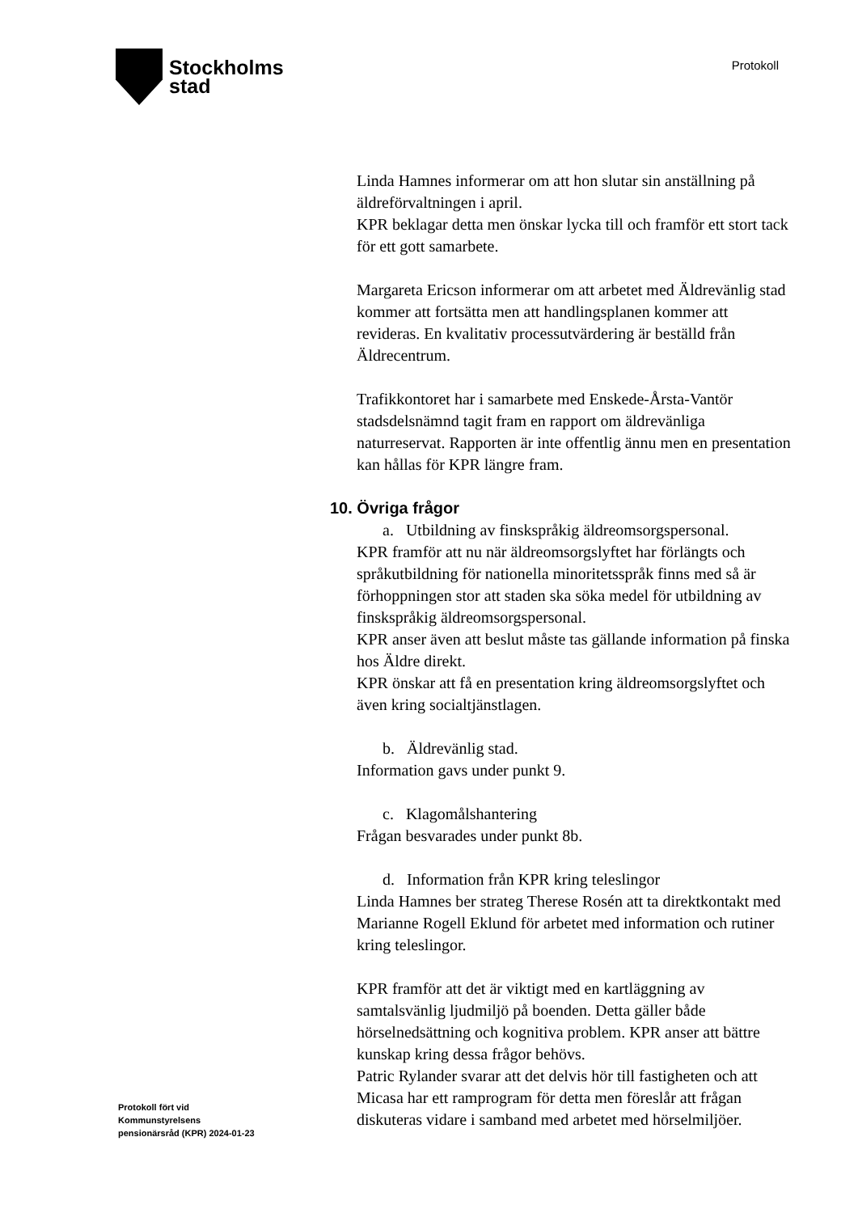Stockholms
stad
Protokoll
Linda Hamnes informerar om att hon slutar sin anställning på äldreförvaltningen i april.
KPR beklagar detta men önskar lycka till och framför ett stort tack för ett gott samarbete.
Margareta Ericson informerar om att arbetet med Äldrevänlig stad kommer att fortsätta men att handlingsplanen kommer att revideras. En kvalitativ processutvärdering är beställd från Äldrecentrum.
Trafikkontoret har i samarbete med Enskede-Årsta-Vantör stadsdelsnämnd tagit fram en rapport om äldrevänliga naturreservat. Rapporten är inte offentlig ännu men en presentation kan hållas för KPR längre fram.
10. Övriga frågor
a. Utbildning av finskspråkig äldreomsorgspersonal.
KPR framför att nu när äldreomsorgslyftet har förlängts och språkutbildning för nationella minoritetsspråk finns med så är förhoppningen stor att staden ska söka medel för utbildning av finskspråkig äldreomsorgspersonal.
KPR anser även att beslut måste tas gällande information på finska hos Äldre direkt.
KPR önskar att få en presentation kring äldreomsorgslyftet och även kring socialtjänstlagen.
b. Äldrevänlig stad.
Information gavs under punkt 9.
c. Klagomålshantering
Frågan besvarades under punkt 8b.
d. Information från KPR kring teleslingor
Linda Hamnes ber strateg Therese Rosén att ta direktkontakt med Marianne Rogell Eklund för arbetet med information och rutiner kring teleslingor.
KPR framför att det är viktigt med en kartläggning av samtalsvänlig ljudmiljö på boenden. Detta gäller både hörselnedsättning och kognitiva problem. KPR anser att bättre kunskap kring dessa frågor behövs.
Patric Rylander svarar att det delvis hör till fastigheten och att Micasa har ett ramprogram för detta men föreslår att frågan diskuteras vidare i samband med arbetet med hörselmiljöer.
Protokoll fört vid
Kommunstyrelsens
pensionärsråd (KPR) 2024-01-23